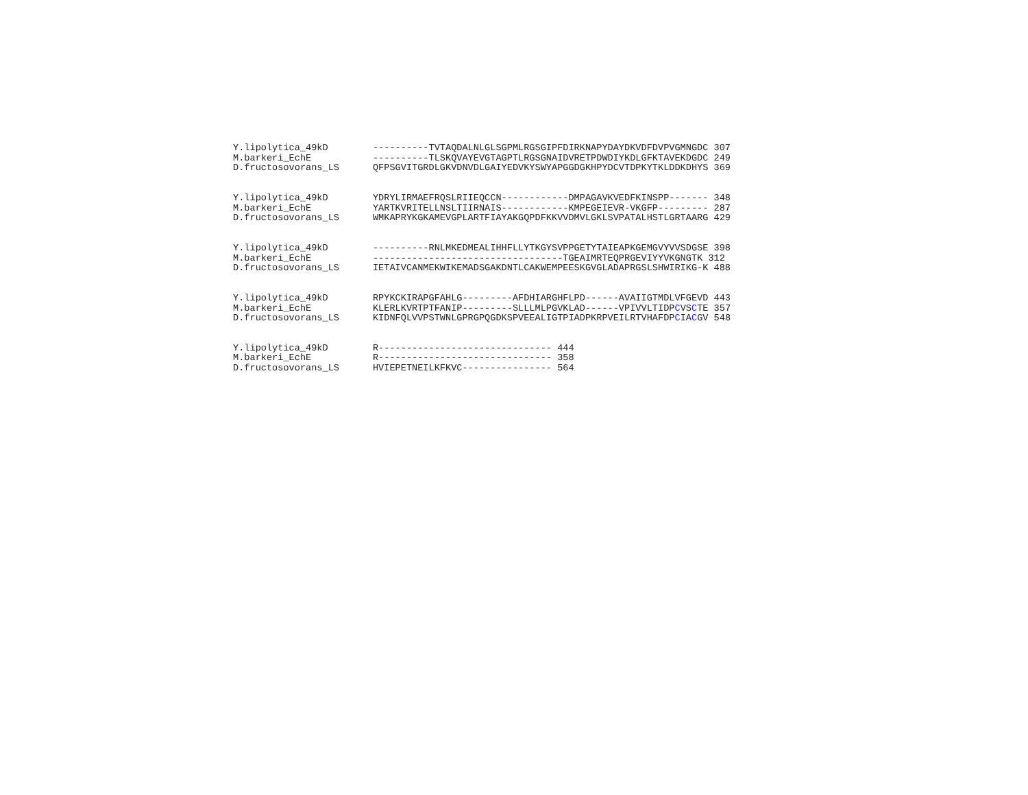Y.lipolytica_49kD        ----------TVTAQDALNLGLSGPMLRGSGIPFDIRKNAPYDAYDKVDFDVPVGMNGDC 307
M.barkeri_EchE           ----------TLSKQVAYEVGTAGPTLRGSGNAIDVRETPDWDIYKDLGFKTAVEKDGDC 249
D.fructosovorans_LS      QFPSGVITGRDLGKVDNVDLGAIYEDVKYSWYAPGGDGKHPYDCVTDPKYTKLDDKDHYS 369


Y.lipolytica_49kD        YDRYLIRMAEFRQSLRIIEQCCN------------DMPAGAVKVEDFKINSPP------- 348
M.barkeri_EchE           YARTKVRITELLNSLTIIRNAIS------------KMPEGEIEVR-VKGFP--------- 287
D.fructosovorans_LS      WMKAPRYKGKAMEVGPLARTFIAYAKGQPDFKKVVDMVLGKLSVPATALHSTLGRTAARG 429


Y.lipolytica_49kD        ----------RNLMKEDMEALIHHFLLYTKGYSVPPGETYTAIEAPKGEMGVYVVSDGSE 398
M.barkeri_EchE           ----------------------------------TGEAIMRTEQPRGEVIYYVKGNGTK 312
D.fructosovorans_LS      IETAIVCANMEKWIKEMADSGAKDNTLCAKWEMPEESKGVGLADAPRGSLSHWIRIKG-K 488


Y.lipolytica_49kD        RPYKCKIRAPGFAHLG---------AFDHIARGHFLPD------AVAIIGTMDLVFGEVD 443
M.barkeri_EchE           KLERLKVRTPTFANIP---------SLLLMLPGVKLAD------VPIVVLTIDPCVSCTE 357
D.fructosovorans_LS      KIDNFQLVVPSTWNLGPRGPQGDKSPVEEALIGTPIADPKRPVEILRTVHAFDPCIACGV 548


Y.lipolytica_49kD        R------------------------------- 444
M.barkeri_EchE           R------------------------------- 358
D.fructosovorans_LS      HVIEPETNEILKFKVC---------------- 564